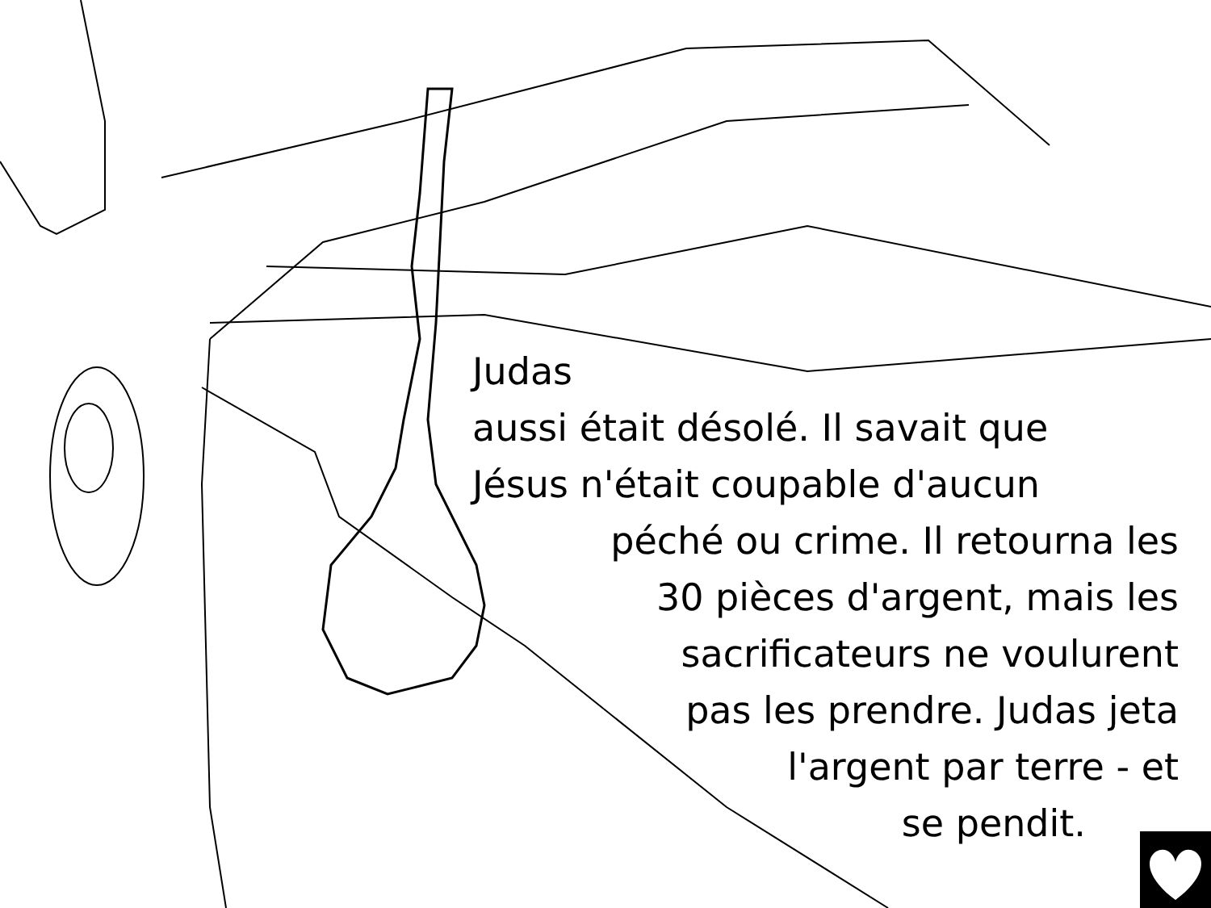Judas
aussi était désolé. Il savait que
Jésus n'était coupable d'aucun
péché ou crime. Il retourna les
30 pièces d'argent, mais les
sacrificateurs ne voulurent
pas les prendre. Judas jeta
l'argent par terre - et
se pendit.